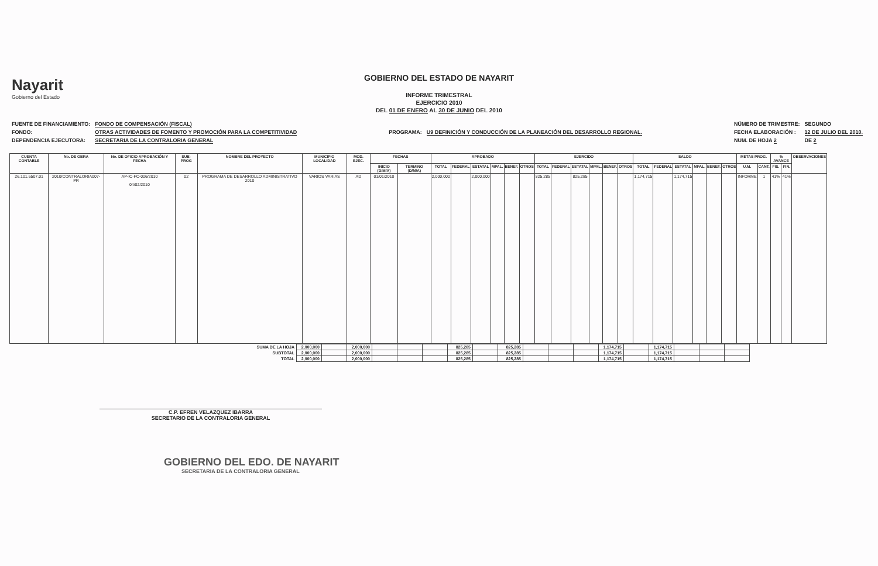Nayarit
Gobierno del Estado
GOBIERNO DEL ESTADO DE NAYARIT
INFORME TRIMESTRAL
EJERCICIO 2010
DEL 01 DE ENERO AL 30 DE JUNIO DEL 2010
| FUENTE DE FINANCIAMIENTO: | FONDO DE COMPENSACIÓN (FISCAL) |
| FONDO: | OTRAS ACTIVIDADES DE FOMENTO Y PROMOCIÓN PARA LA COMPETITIVIDAD |
| DEPENDENCIA EJECUTORA: | SECRETARIA DE LA CONTRALORIA GENERAL |
| PROGRAMA: | U9 DEFINICIÓN Y CONDUCCIÓN DE LA PLANEACIÓN DEL DESARROLLO REGIONAL. |
| NÚMERO DE TRIMESTRE: | SEGUNDO |
| FECHA ELABORACIÓN : | 12 DE JULIO DEL 2010. |
| NUM. DE HOJA 2 | DE 2 |
| CUENTA CONTABLE | No. DE OBRA | No. DE OFICIO APROBACIÓN Y FECHA | SUB-PROG | NOMBRE DEL PROYECTO | MUNICIPIO LOCALIDAD | MOD. EJEC. | FECHAS | | APROBADO | | | | | | EJERCIDO | | | | | | SALDO | | | | | | METAS PROG. | | % AVANCE | | OBSERVACIONES |
| --- | --- | --- | --- | --- | --- | --- | --- | --- | --- | --- | --- | --- | --- | --- | --- | --- | --- | --- | --- | --- | --- | --- | --- | --- | --- | --- | --- | --- | --- | --- | --- |
| | | | | | | | INICIO (D/M/A) | TERMINO (D/M/A) | TOTAL | FEDERAL | ESTATAL | MPAL. | BENEF. | OTROS | TOTAL | FEDERAL | ESTATAL | MPAL. | BENEF. | OTROS | TOTAL | FEDERAL | ESTATAL | MPAL. | BENEF. | OTROS | U.M. | CANT. | FIS. | FIN. | |
| 26.101.6507.01 | 2010/CONTRALORIA007-PR | AP-IC-FC-006/2010 04/02/2010 | 02 | PROGRAMA DE DESARROLLO ADMINISTRATIVO 2010 | VARIOS VARIAS | AD | 01/01/2010 | | 2,000,000 | | 2,000,000 | | | | 825,285 | | 825,285 | | | | 1,174,715 | | 1,174,715 | | | | INFORME | 1 | 41% | 41% | |
| SUMA DE LA HOJA | 2,000,000 | | 2,000,000 | | | | 825,285 | | 825,285 | | | | 1,174,715 | | 1,174,715 | | | |
| SUBTOTAL | 2,000,000 | | 2,000,000 | | | | 825,285 | | 825,285 | | | | 1,174,715 | | 1,174,715 | | | |
| TOTAL | 2,000,000 | | 2,000,000 | | | | 825,285 | | 825,285 | | | | 1,174,715 | | 1,174,715 | | | |
C.P. EFREN VELAZQUEZ IBARRA
SECRETARIO DE LA CONTRALORIA GENERAL
GOBIERNO DEL EDO. DE NAYARIT
SECRETARIA DE LA CONTRALORIA GENERAL